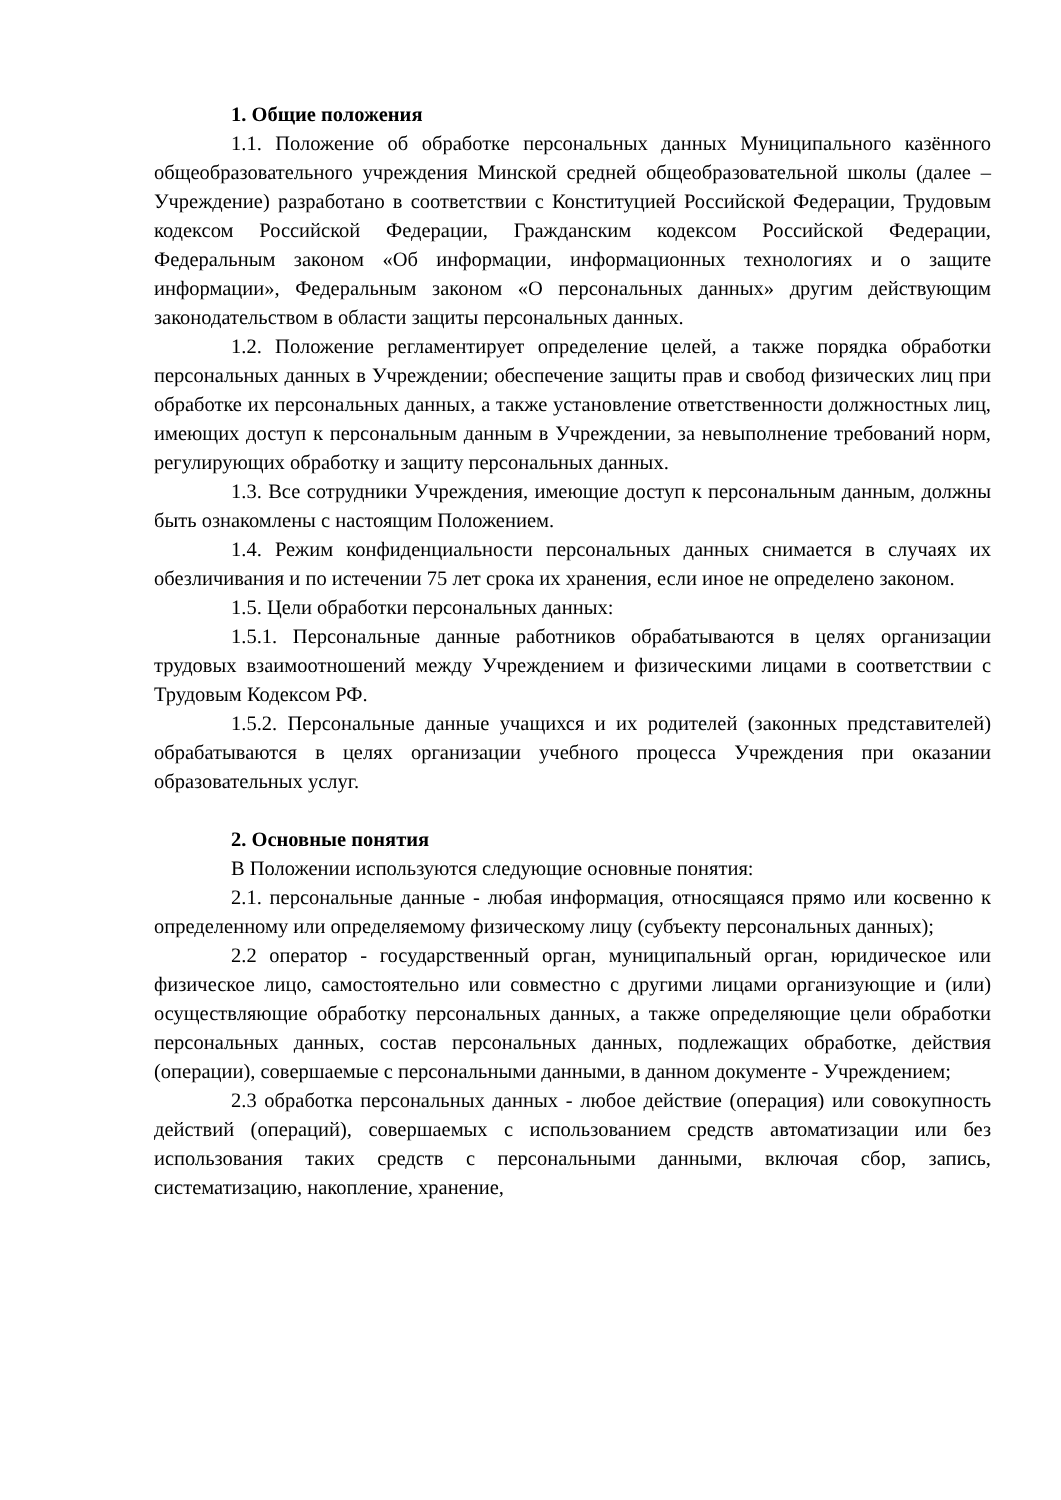1. Общие положения
1.1. Положение об обработке персональных данных Муниципального казённого общеобразовательного учреждения Минской средней общеобразовательной школы (далее – Учреждение) разработано в соответствии с Конституцией Российской Федерации, Трудовым кодексом Российской Федерации, Гражданским кодексом Российской Федерации, Федеральным законом «Об информации, информационных технологиях и о защите информации», Федеральным законом «О персональных данных» другим действующим законодательством в области защиты персональных данных.
1.2. Положение регламентирует определение целей, а также порядка обработки персональных данных в Учреждении; обеспечение защиты прав и свобод физических лиц при обработке их персональных данных, а также установление ответственности должностных лиц, имеющих доступ к персональным данным в Учреждении, за невыполнение требований норм, регулирующих обработку и защиту персональных данных.
1.3. Все сотрудники Учреждения, имеющие доступ к персональным данным, должны быть ознакомлены с настоящим Положением.
1.4. Режим конфиденциальности персональных данных снимается в случаях их обезличивания и по истечении 75 лет срока их хранения, если иное не определено законом.
1.5. Цели обработки персональных данных:
1.5.1. Персональные данные работников обрабатываются в целях организации трудовых взаимоотношений между Учреждением и физическими лицами в соответствии с Трудовым Кодексом РФ.
1.5.2. Персональные данные учащихся и их родителей (законных представителей) обрабатываются в целях организации учебного процесса Учреждения при оказании образовательных услуг.
2. Основные понятия
В Положении используются следующие основные понятия:
2.1. персональные данные - любая информация, относящаяся прямо или косвенно к определенному или определяемому физическому лицу (субъекту персональных данных);
2.2 оператор - государственный орган, муниципальный орган, юридическое или физическое лицо, самостоятельно или совместно с другими лицами организующие и (или) осуществляющие обработку персональных данных, а также определяющие цели обработки персональных данных, состав персональных данных, подлежащих обработке, действия (операции), совершаемые с персональными данными, в данном документе - Учреждением;
2.3 обработка персональных данных - любое действие (операция) или совокупность действий (операций), совершаемых с использованием средств автоматизации или без использования таких средств с персональными данными, включая сбор, запись, систематизацию, накопление, хранение,